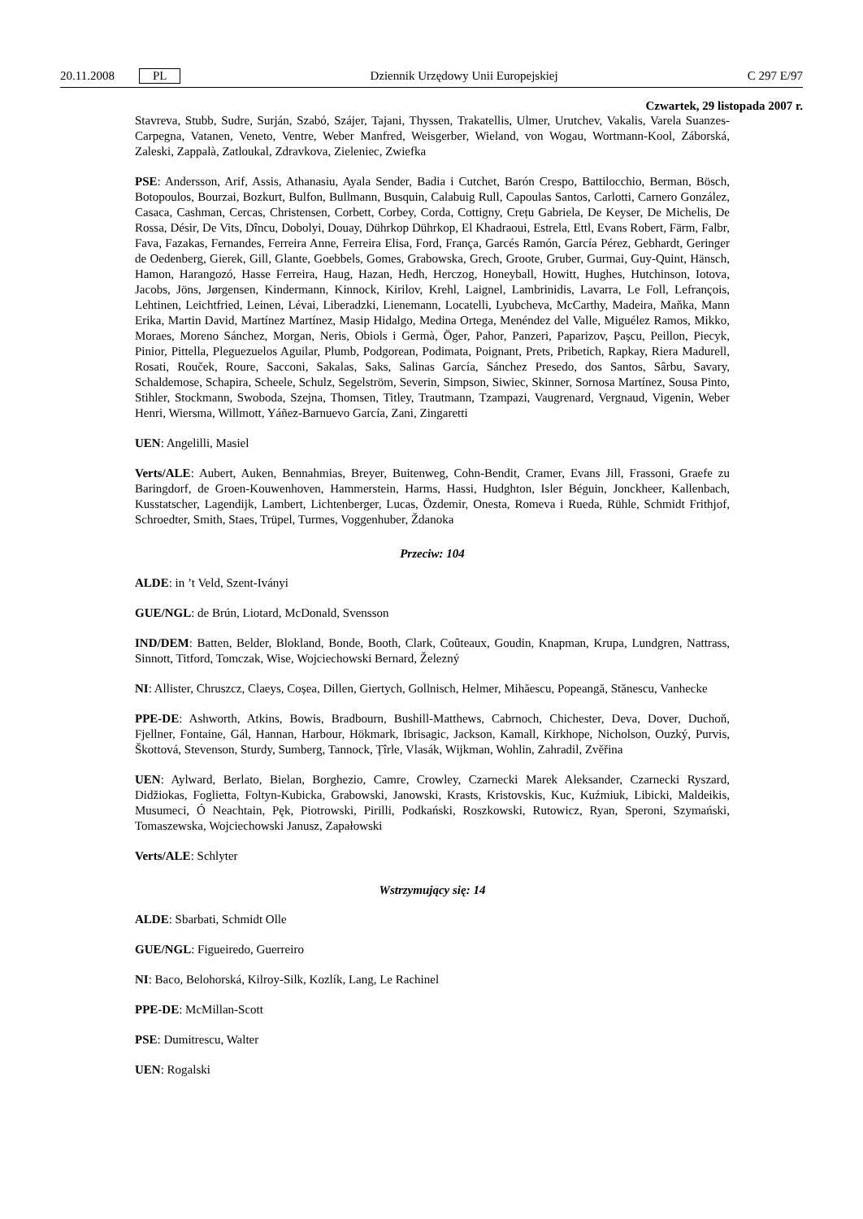20.11.2008 PL
Dziennik Urzędowy Unii Europejskiej C 297 E/97
Czwartek, 29 listopada 2007 r.
Stavreva, Stubb, Sudre, Surján, Szabó, Szájer, Tajani, Thyssen, Trakatellis, Ulmer, Urutchev, Vakalis, Varela Suanzes-Carpegna, Vatanen, Veneto, Ventre, Weber Manfred, Weisgerber, Wieland, von Wogau, Wortmann-Kool, Záborská, Zaleski, Zappalà, Zatloukal, Zdravkova, Zieleniec, Zwiefka
PSE: Andersson, Arif, Assis, Athanasiu, Ayala Sender, Badia i Cutchet, Barón Crespo, Battilocchio, Berman, Bösch, Botopoulos, Bourzai, Bozkurt, Bulfon, Bullmann, Busquin, Calabuig Rull, Capoulas Santos, Carlotti, Carnero González, Casaca, Cashman, Cercas, Christensen, Corbett, Corbey, Corda, Cottigny, Crețu Gabriela, De Keyser, De Michelis, De Rossa, Désir, De Vits, Dîncu, Dobolyi, Douay, Dührkop Dührkop, El Khadraoui, Estrela, Ettl, Evans Robert, Färm, Falbr, Fava, Fazakas, Fernandes, Ferreira Anne, Ferreira Elisa, Ford, França, Garcés Ramón, García Pérez, Gebhardt, Geringer de Oedenberg, Gierek, Gill, Glante, Goebbels, Gomes, Grabowska, Grech, Groote, Gruber, Gurmai, Guy-Quint, Hänsch, Hamon, Harangozó, Hasse Ferreira, Haug, Hazan, Hedh, Herczog, Honeyball, Howitt, Hughes, Hutchinson, Iotova, Jacobs, Jöns, Jørgensen, Kindermann, Kinnock, Kirilov, Krehl, Laignel, Lambrinidis, Lavarra, Le Foll, Lefrançois, Lehtinen, Leichtfried, Leinen, Lévai, Liberadzki, Lienemann, Locatelli, Lyubcheva, McCarthy, Madeira, Maňka, Mann Erika, Martin David, Martínez Martínez, Masip Hidalgo, Medina Ortega, Menéndez del Valle, Miguélez Ramos, Mikko, Moraes, Moreno Sánchez, Morgan, Neris, Obiols i Germà, Öger, Pahor, Panzeri, Paparizov, Pașcu, Peillon, Piecyk, Pinior, Pittella, Pleguezuelos Aguilar, Plumb, Podgorean, Podimata, Poignant, Prets, Pribetich, Rapkay, Riera Madurell, Rosati, Rouček, Roure, Sacconi, Sakalas, Saks, Salinas García, Sánchez Presedo, dos Santos, Sârbu, Savary, Schaldemose, Schapira, Scheele, Schulz, Segelström, Severin, Simpson, Siwiec, Skinner, Sornosa Martínez, Sousa Pinto, Stihler, Stockmann, Swoboda, Szejna, Thomsen, Titley, Trautmann, Tzampazi, Vaugrenard, Vergnaud, Vigenin, Weber Henri, Wiersma, Willmott, Yáñez-Barnuevo García, Zani, Zingaretti
UEN: Angelilli, Masiel
Verts/ALE: Aubert, Auken, Bennahmias, Breyer, Buitenweg, Cohn-Bendit, Cramer, Evans Jill, Frassoni, Graefe zu Baringdorf, de Groen-Kouwenhoven, Hammerstein, Harms, Hassi, Hudghton, Isler Béguin, Jonckheer, Kallenbach, Kusstatscher, Lagendijk, Lambert, Lichtenberger, Lucas, Özdemir, Onesta, Romeva i Rueda, Rühle, Schmidt Frithjof, Schroedter, Smith, Staes, Trüpel, Turmes, Voggenhuber, Ždanoka
Przeciw: 104
ALDE: in ’t Veld, Szent-Iványi
GUE/NGL: de Brún, Liotard, McDonald, Svensson
IND/DEM: Batten, Belder, Blokland, Bonde, Booth, Clark, Coûteaux, Goudin, Knapman, Krupa, Lundgren, Nattrass, Sinnott, Titford, Tomczak, Wise, Wojciechowski Bernard, Železný
NI: Allister, Chruszcz, Claeys, Coșea, Dillen, Giertych, Gollnisch, Helmer, Mihăescu, Popeangă, Stănescu, Vanhecke
PPE-DE: Ashworth, Atkins, Bowis, Bradbourn, Bushill-Matthews, Cabrnoch, Chichester, Deva, Dover, Duchoň, Fjellner, Fontaine, Gál, Hannan, Harbour, Hökmark, Ibrisagic, Jackson, Kamall, Kirkhope, Nicholson, Ouzký, Purvis, Škottová, Stevenson, Sturdy, Sumberg, Tannock, Țîrle, Vlasák, Wijkman, Wohlin, Zahradil, Zvěřina
UEN: Aylward, Berlato, Bielan, Borghezio, Camre, Crowley, Czarnecki Marek Aleksander, Czarnecki Ryszard, Didžiokas, Foglietta, Foltyn-Kubicka, Grabowski, Janowski, Krasts, Kristovskis, Kuc, Kuźmiuk, Libicki, Maldeikis, Musumeci, Ó Neachtain, Pęk, Piotrowski, Pirilli, Podkański, Roszkowski, Rutowicz, Ryan, Speroni, Szymański, Tomaszewska, Wojciechowski Janusz, Zapałowski
Verts/ALE: Schlyter
Wstrzymujący się: 14
ALDE: Sbarbati, Schmidt Olle
GUE/NGL: Figueiredo, Guerreiro
NI: Baco, Belohorská, Kilroy-Silk, Kozlík, Lang, Le Rachinel
PPE-DE: McMillan-Scott
PSE: Dumitrescu, Walter
UEN: Rogalski